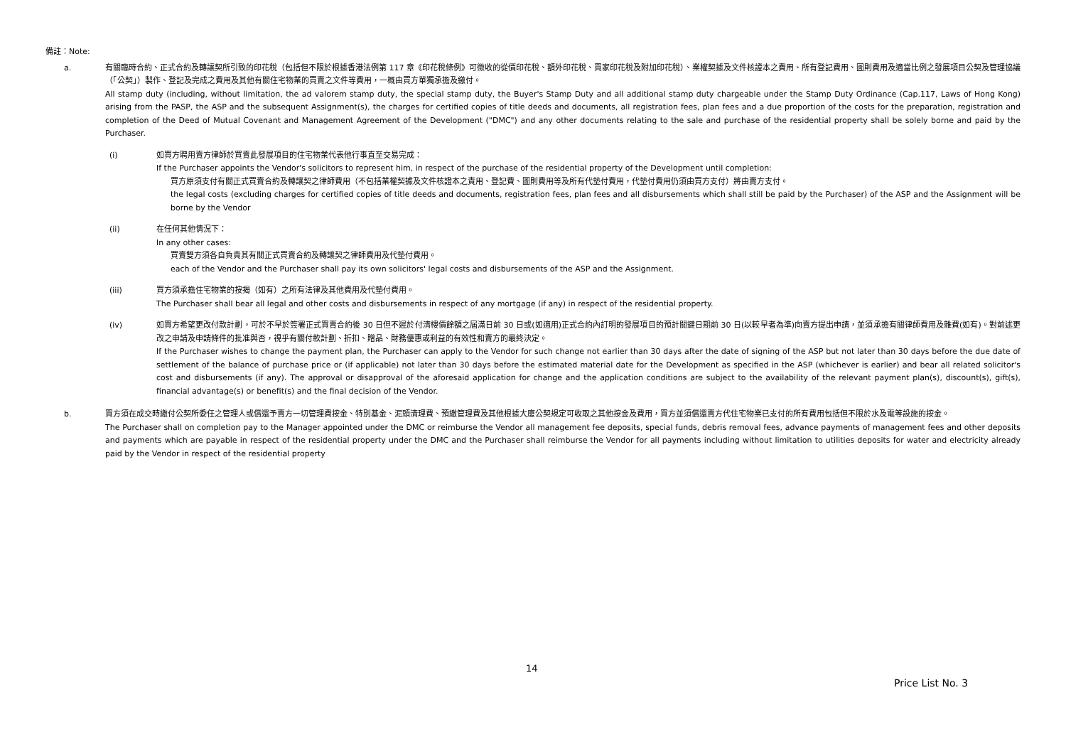備註：Note:
a. 有關臨時合約、正式合約及轉讓契所引致的印花稅（包括但不限於根據香港法例第 117 章《印花稅條例》可徵收的從價印花稅、額外印花稅、買家印花稅及附加印花稅）、業權契據及文件核證本之費用、所有登記費用、圖則費用及適當比例之發展項目公契及管理協議（「公契」）製作、登記及完成之費用及其他有關住宅物業的買賣之文件等費用，一概由買方單獨承擔及繳付。
All stamp duty (including, without limitation, the ad valorem stamp duty, the special stamp duty, the Buyer's Stamp Duty and all additional stamp duty chargeable under the Stamp Duty Ordinance (Cap.117, Laws of Hong Kong) arising from the PASP, the ASP and the subsequent Assignment(s), the charges for certified copies of title deeds and documents, all registration fees, plan fees and a due proportion of the costs for the preparation, registration and completion of the Deed of Mutual Covenant and Management Agreement of the Development ("DMC") and any other documents relating to the sale and purchase of the residential property shall be solely borne and paid by the Purchaser.
(i) 如買方聘用賣方律師於買賣此發展項目的住宅物業代表他行事直至交易完成：
If the Purchaser appoints the Vendor's solicitors to represent him, in respect of the purchase of the residential property of the Development until completion:
買方原須支付有關正式買賣合約及轉讓契之律師費用（不包括業權契據及文件核證本之責用、登記費、圖則費用等及所有代墊付費用，代墊付費用仍須由買方支付）將由賣方支付。
the legal costs (excluding charges for certified copies of title deeds and documents, registration fees, plan fees and all disbursements which shall still be paid by the Purchaser) of the ASP and the Assignment will be borne by the Vendor
(ii) 在任何其他情況下：
In any other cases:
買賣雙方須各自負責其有關正式買賣合約及轉讓契之律師費用及代墊付費用。
each of the Vendor and the Purchaser shall pay its own solicitors' legal costs and disbursements of the ASP and the Assignment.
(iii) 買方須承擔住宅物業的按揭（如有）之所有法律及其他費用及代墊付費用。
The Purchaser shall bear all legal and other costs and disbursements in respect of any mortgage (if any) in respect of the residential property.
(iv) 如買方希望更改付款計劃，可於不早於簽署正式買賣合約後 30 日但不遲於付清樓價餘額之屆滿日前 30 日或(如適用)正式合約內訂明的發展項目的預計關鍵日期前 30 日(以較早者為準)向賣方提出申請，並須承擔有關律師費用及雜費(如有)。對前述更改之申請及申請條件的批准與否，視乎有關付款計劃、折扣、贈品、財務優惠或利益的有效性和賣方的最終決定。
If the Purchaser wishes to change the payment plan, the Purchaser can apply to the Vendor for such change not earlier than 30 days after the date of signing of the ASP but not later than 30 days before the due date of settlement of the balance of purchase price or (if applicable) not later than 30 days before the estimated material date for the Development as specified in the ASP (whichever is earlier) and bear all related solicitor's cost and disbursements (if any). The approval or disapproval of the aforesaid application for change and the application conditions are subject to the availability of the relevant payment plan(s), discount(s), gift(s), financial advantage(s) or benefit(s) and the final decision of the Vendor.
b. 買方須在成交時繳付公契所委任之管理人或償還予賣方一切管理費按金、特別基金、泥頭清理費、預繳管理費及其他根據大廈公契規定可收取之其他按金及費用，買方並須償還賣方代住宅物業已支付的所有費用包括但不限於水及電等設施的按金。
The Purchaser shall on completion pay to the Manager appointed under the DMC or reimburse the Vendor all management fee deposits, special funds, debris removal fees, advance payments of management fees and other deposits and payments which are payable in respect of the residential property under the DMC and the Purchaser shall reimburse the Vendor for all payments including without limitation to utilities deposits for water and electricity already paid by the Vendor in respect of the residential property
14
Price List No. 3